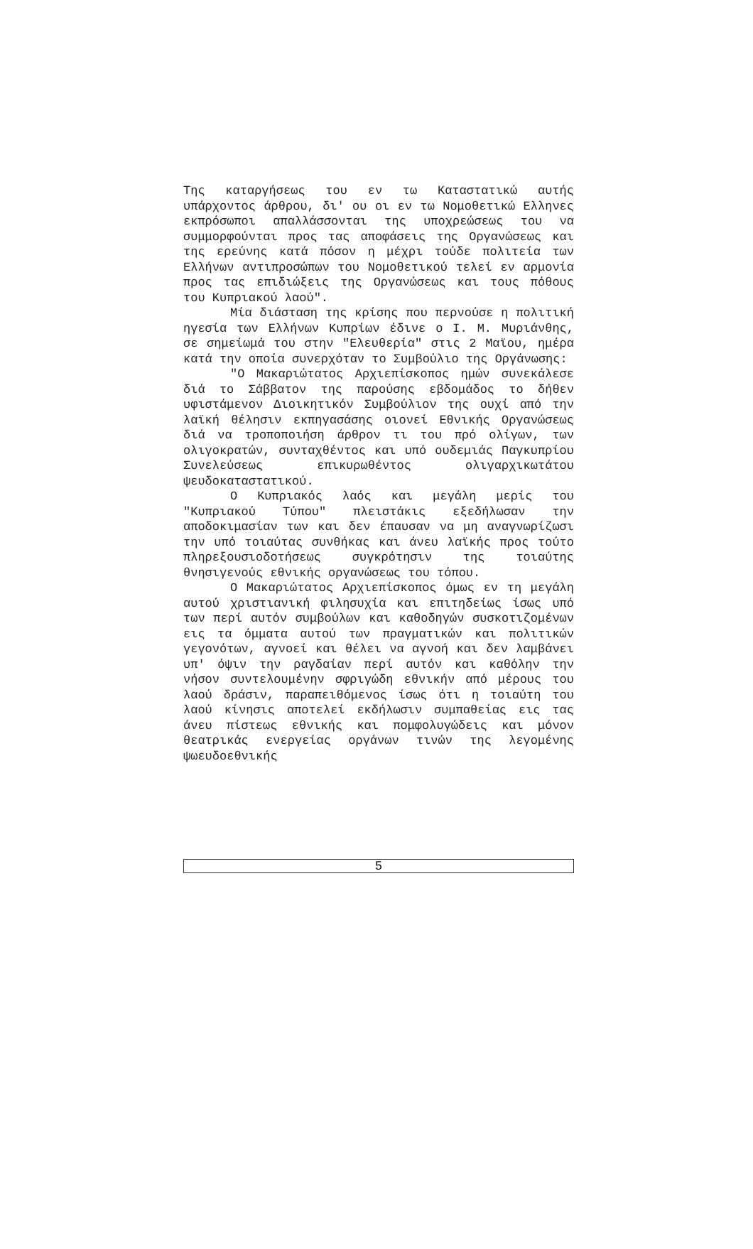Της καταργήσεως του εν τω Καταστατικώ αυτής υπάρχοντος άρθρου, δι' ου οι εν τω Νομοθετικώ Ελληνες εκπρόσωποι απαλλάσσονται της υποχρεώσεως του να συμμορφούνται προς τας αποφάσεις της Οργανώσεως και της ερεύνης κατά πόσον η μέχρι τούδε πολιτεία των Ελλήνων αντιπροσώπων του Νομοθετικού τελεί εν αρμονία προς τας επιδιώξεις της Οργανώσεως και τους πόθους του Κυπριακού λαού".
Μία διάσταση της κρίσης που περνούσε η πολιτική ηγεσία των Ελλήνων Κυπρίων έδινε ο Ι. Μ. Μυριάνθης, σε σημείωμά του στην "Ελευθερία" στις 2 Μαϊου, ημέρα κατά την οποία συνερχόταν το Συμβούλιο της Οργάνωσης:
"Ο Μακαριώτατος Αρχιεπίσκοπος ημών συνεκάλεσε διά το Σάββατον της παρούσης εβδομάδος το δήθεν υφιστάμενον Διοικητικόν Συμβούλιον της ουχί από την λαϊκή θέλησιν εκπηγασάσης οιονεί Εθνικής Οργανώσεως διά να τροποποιήση άρθρον τι του πρό ολίγων, των ολιγοκρατών, συνταχθέντος και υπό ουδεμιάς Παγκυπρίου Συνελεύσεως επικυρωθέντος ολιγαρχικωτάτου ψευδοκαταστατικού.
Ο Κυπριακός λαός και μεγάλη μερίς του "Κυπριακού Τύπου" πλειστάκις εξεδήλωσαν την αποδοκιμασίαν των και δεν έπαυσαν να μη αναγνωρίζωσι την υπό τοιαύτας συνθήκας και άνευ λαϊκής προς τούτο πληρεξουσιοδοτήσεως συγκρότησιν της τοιαύτης θνησιγενούς εθνικής οργανώσεως του τόπου.
Ο Μακαριώτατος Αρχιεπίσκοπος όμως εν τη μεγάλη αυτού χριστιανική φιλησυχία και επιτηδείως ίσως υπό των περί αυτόν συμβούλων και καθοδηγών συσκοτιζομένων εις τα όμματα αυτού των πραγματικών και πολιτικών γεγονότων, αγνοεί και θέλει να αγνοή και δεν λαμβάνει υπ' όψιν την ραγδαίαν περί αυτόν και καθόλην την νήσον συντελουμένην σφριγώδη εθνικήν από μέρους του λαού δράσιν, παραπειθόμενος ίσως ότι η τοιαύτη του λαού κίνησις αποτελεί εκδήλωσιν συμπαθείας εις τας άνευ πίστεως εθνικής και πομφολυγώδεις και μόνον θεατρικάς ενεργείας οργάνων τινών της λεγομένης ψωευδοεθνικής
5